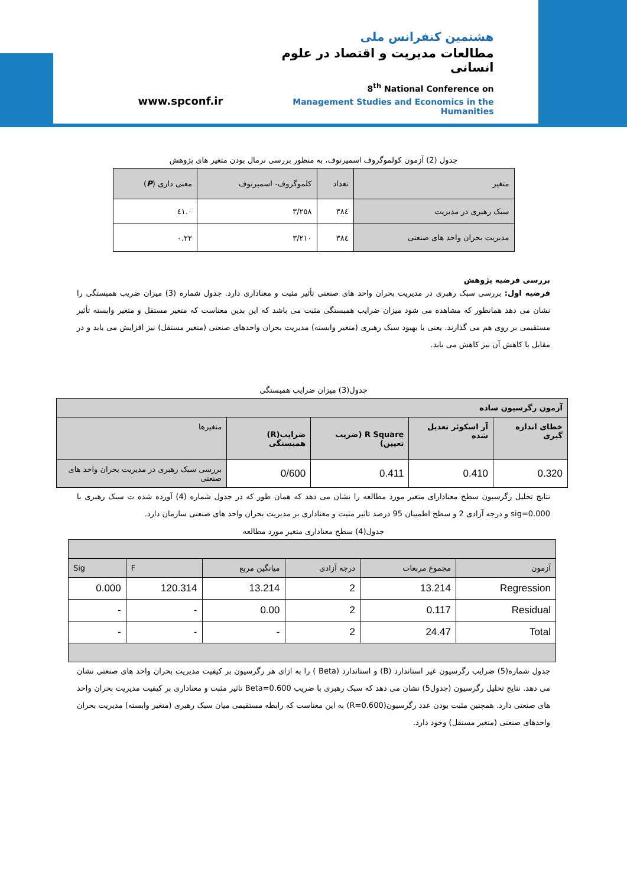www.spconf.ir
هشتمین کنفرانس ملی
مطالعات مدیریت و اقتصاد در علوم انسانی
8<sup>th</sup> National Conference on
Management Studies and Economics in the Humanities
جدول (2) آزمون کولموگروف اسمیرنوف، به منظور بررسی نرمال بودن متغیر های پژوهش
| متغیر | تعداد | کلموگروف- اسمیرنوف | معنی داری ( P ) |
| --- | --- | --- | --- |
| سبک رهبری در مدیریت | ۳۸٤ | ۳/۲٥۸ | ۰.٤۱ |
| مدیریت بحران واحد های صنعتی | ۳۸٤ | ۳/۲۱۰ | ۰.۲۲ |
بررسی فرضیه پژوهش
فرضیه اول: بررسی سبک رهبری در مدیریت بحران واحد های صنعتی تأثیر مثبت و معناداری دارد. جدول شماره (3) میزان ضریب همبستگی را نشان می دهد همانطور که مشاهده می شود میزان ضرایب همبستگی مثبت می باشد که این بدین معناست که متغیر مستقل و متغیر وابسته تأثیر مستقیمی بر روی هم می گذارند. یعنی با بهبود سبک رهبری (متغیر وابسته) مدیریت بحران واحدهای صنعتی (متغیر مستقل) نیز افزایش می یابد و در مقابل با کاهش آن نیز کاهش می یابد.
جدول(3) میزان ضرایب همبستگی
| آزمون رگرسیون ساده | | | | |
| خطای اندازه گیری | آر اسکوئر تعدیل شده | R Square (ضریب تعیین) | ضرایب(R) همبستگی | متغیرها |
| 0.320 | 0.410 | 0.411 | 0/600 | بررسی سبک رهبری در مدیریت بحران واحد های صنعتی |
نتایج تحلیل رگرسیون سطح معنادارای متغیر مورد مطالعه را نشان می دهد که همان طور که در جدول شماره (4) آورده شده ت سبک رهبری با sig=0.000 و درجه آزادی 2 و سطح اطمینان 95 درصد تاثیر مثبت و معناداری بر مدیریت بحران واحد های صنعتی سازمان دارد.
جدول(4) سطح معناداری متغیر مورد مطالعه
| آزمون | مجموع مربعات | درجه آزادی | میانگین مربع | F | Sig |
| Regression | 13.214 | 2 | 13.214 | 120.314 | 0.000 |
| Residual | 0.117 | 2 | 0.00 | - | - |
| Total | 24.47 | 2 | - | - | - |
جدول شماره(5) ضرایب رگرسیون غیر استاندارد (B) و استاندارد (Beta ) را به ازای هر رگرسیون بر کیفیت مدیریت بحران واحد های صنعتی نشان می دهد. نتایج تحلیل رگرسیون (جدول5) نشان می دهد که سبک رهبری با ضریب Beta=0.600 تاثیر مثبت و معناداری بر کیفیت مدیریت بحران واحد های صنعتی دارد. همچنین مثبت بودن عدد رگرسیون(R=0.600) به این معناست که رابطه مستقیمی میان سبک رهبری (متغیر وابسته) مدیریت بحران واحدهای صنعتی (متغیر مستقل) وجود دارد.